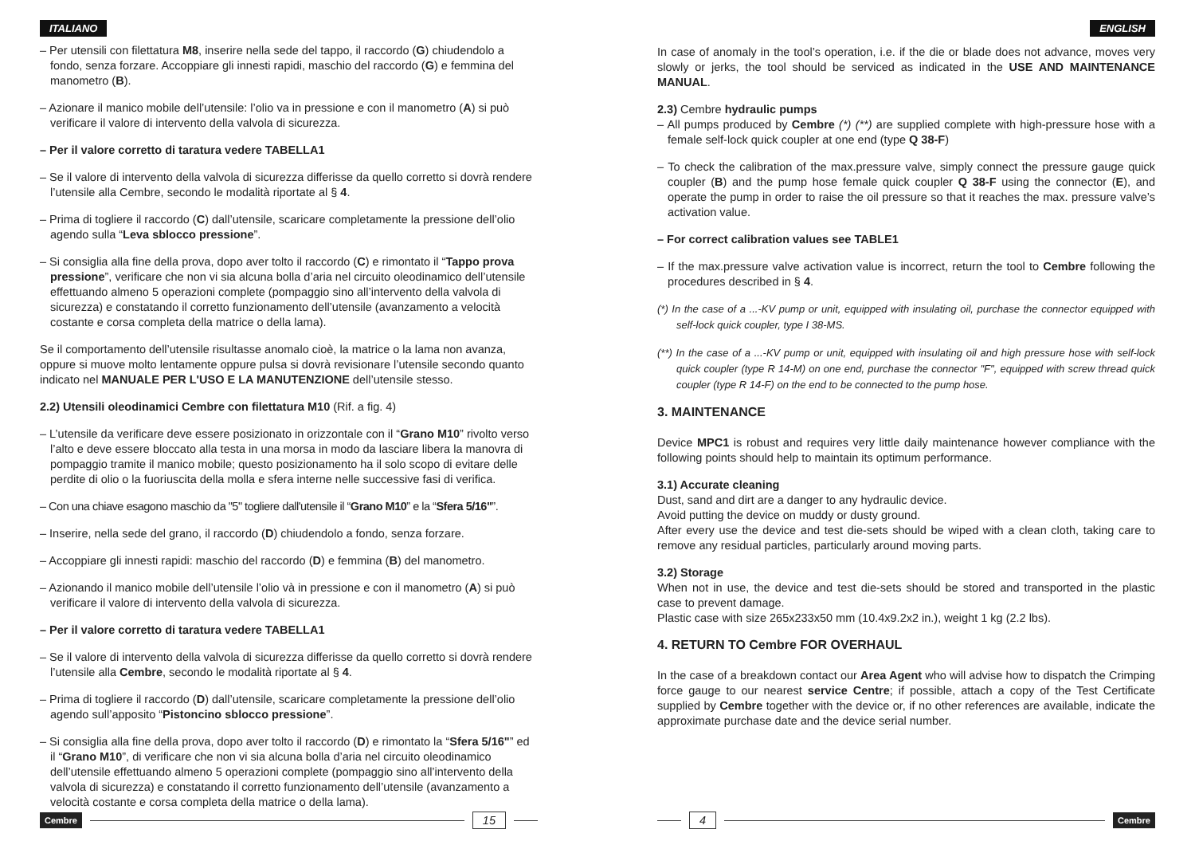ITALIANO
– Per utensili con filettatura M8, inserire nella sede del tappo, il raccordo (G) chiudendolo a fondo, senza forzare. Accoppiare gli innesti rapidi, maschio del raccordo (G) e femmina del manometro (B).
– Azionare il manico mobile dell’utensile: l’olio va in pressione e con il manometro (A) si può verificare il valore di intervento della valvola di sicurezza.
– Per il valore corretto di taratura vedere TABELLA1
– Se il valore di intervento della valvola di sicurezza differisse da quello corretto si dovrà rendere l’utensile alla Cembre, secondo le modalità riportate al § 4.
– Prima di togliere il raccordo (C) dall’utensile, scaricare completamente la pressione dell’olio agendo sulla “Leva sblocco pressione”.
– Si consiglia alla fine della prova, dopo aver tolto il raccordo (C) e rimontato il “Tappo prova pressione”, verificare che non vi sia alcuna bolla d’aria nel circuito oleodinamico dell’utensile effettuando almeno 5 operazioni complete (pompaggio sino all’intervento della valvola di sicurezza) e constatando il corretto funzionamento dell’utensile (avanzamento a velocità costante e corsa completa della matrice o della lama).
Se il comportamento dell’utensile risultasse anomalo cioè, la matrice o la lama non avanza, oppure si muove molto lentamente oppure pulsa si dovrà revisionare l’utensile secondo quanto indicato nel MANUALE PER L'USO E LA MANUTENZIONE dell’utensile stesso.
2.2) Utensili oleodinamici Cembre con filettatura M10 (Rif. a fig. 4)
– L’utensile da verificare deve essere posizionato in orizzontale con il “Grano M10” rivolto verso l’alto e deve essere bloccato alla testa in una morsa in modo da lasciare libera la manovra di pompaggio tramite il manico mobile; questo posizionamento ha il solo scopo di evitare delle perdite di olio o la fuoriuscita della molla e sfera interne nelle successive fasi di verifica.
– Con una chiave esagono maschio da "5" togliere dall'utensile il “Grano M10” e la “Sfera 5/16"”.
– Inserire, nella sede del grano, il raccordo (D) chiudendolo a fondo, senza forzare.
– Accoppiare gli innesti rapidi: maschio del raccordo (D) e femmina (B) del manometro.
– Azionando il manico mobile dell’utensile l’olio và in pressione e con il manometro (A) si può verificare il valore di intervento della valvola di sicurezza.
– Per il valore corretto di taratura vedere TABELLA1
– Se il valore di intervento della valvola di sicurezza differisse da quello corretto si dovrà rendere l’utensile alla Cembre, secondo le modalità riportate al § 4.
– Prima di togliere il raccordo (D) dall’utensile, scaricare completamente la pressione dell’olio agendo sull’apposito “Pistoncino sblocco pressione”.
– Si consiglia alla fine della prova, dopo aver tolto il raccordo (D) e rimontato la “Sfera 5/16"” ed il “Grano M10”, di verificare che non vi sia alcuna bolla d’aria nel circuito oleodinamico dell’utensile effettuando almeno 5 operazioni complete (pompaggio sino all’intervento della valvola di sicurezza) e constatando il corretto funzionamento dell’utensile (avanzamento a velocità costante e corsa completa della matrice o della lama).
Cembre 15
ENGLISH
In case of anomaly in the tool’s operation, i.e. if the die or blade does not advance, moves very slowly or jerks, the tool should be serviced as indicated in the USE AND MAINTENANCE MANUAL.
2.3) Cembre hydraulic pumps
– All pumps produced by Cembre (*) (**) are supplied complete with high-pressure hose with a female self-lock quick coupler at one end (type Q 38-F)
– To check the calibration of the max.pressure valve, simply connect the pressure gauge quick coupler (B) and the pump hose female quick coupler Q 38-F using the connector (E), and operate the pump in order to raise the oil pressure so that it reaches the max. pressure valve’s activation value.
– For correct calibration values see TABLE1
– If the max.pressure valve activation value is incorrect, return the tool to Cembre following the procedures described in § 4.
(*) In the case of a ...-KV pump or unit, equipped with insulating oil, purchase the connector equipped with self-lock quick coupler, type I 38-MS.
(**) In the case of a ...-KV pump or unit, equipped with insulating oil and high pressure hose with self-lock quick coupler (type R 14-M) on one end, purchase the connector "F", equipped with screw thread quick coupler (type R 14-F) on the end to be connected to the pump hose.
3. MAINTENANCE
Device MPC1 is robust and requires very little daily maintenance however compliance with the following points should help to maintain its optimum performance.
3.1) Accurate cleaning
Dust, sand and dirt are a danger to any hydraulic device.
Avoid putting the device on muddy or dusty ground.
After every use the device and test die-sets should be wiped with a clean cloth, taking care to remove any residual particles, particularly around moving parts.
3.2) Storage
When not in use, the device and test die-sets should be stored and transported in the plastic case to prevent damage.
Plastic case with size 265x233x50 mm (10.4x9.2x2 in.), weight 1 kg (2.2 lbs).
4. RETURN TO Cembre FOR OVERHAUL
In the case of a breakdown contact our Area Agent who will advise how to dispatch the Crimping force gauge to our nearest service Centre; if possible, attach a copy of the Test Certificate supplied by Cembre together with the device or, if no other references are available, indicate the approximate purchase date and the device serial number.
4 Cembre